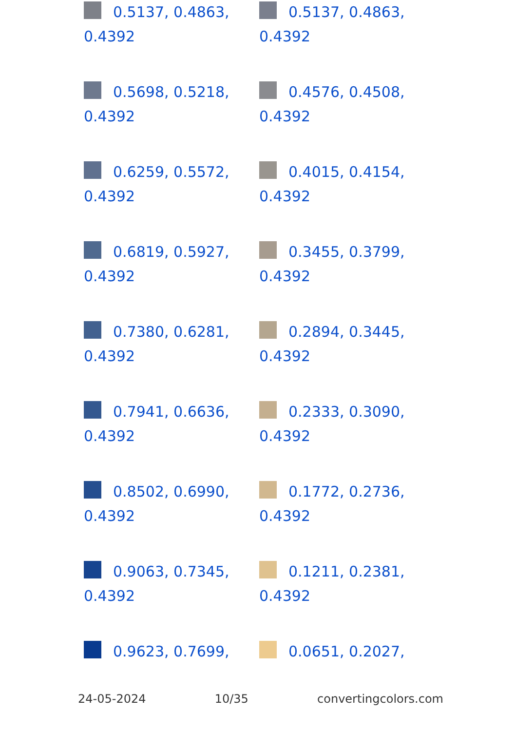0.5137, 0.4863, 0.4392
0.5137, 0.4863, 0.4392
0.5698, 0.5218, 0.4392
0.4576, 0.4508, 0.4392
0.6259, 0.5572, 0.4392
0.4015, 0.4154, 0.4392
0.6819, 0.5927, 0.4392
0.3455, 0.3799, 0.4392
0.7380, 0.6281, 0.4392
0.2894, 0.3445, 0.4392
0.7941, 0.6636, 0.4392
0.2333, 0.3090, 0.4392
0.8502, 0.6990, 0.4392
0.1772, 0.2736, 0.4392
0.9063, 0.7345, 0.4392
0.1211, 0.2381, 0.4392
0.9623, 0.7699, 0.0651, 0.2027,
24-05-2024 10/35 convertingcolors.com